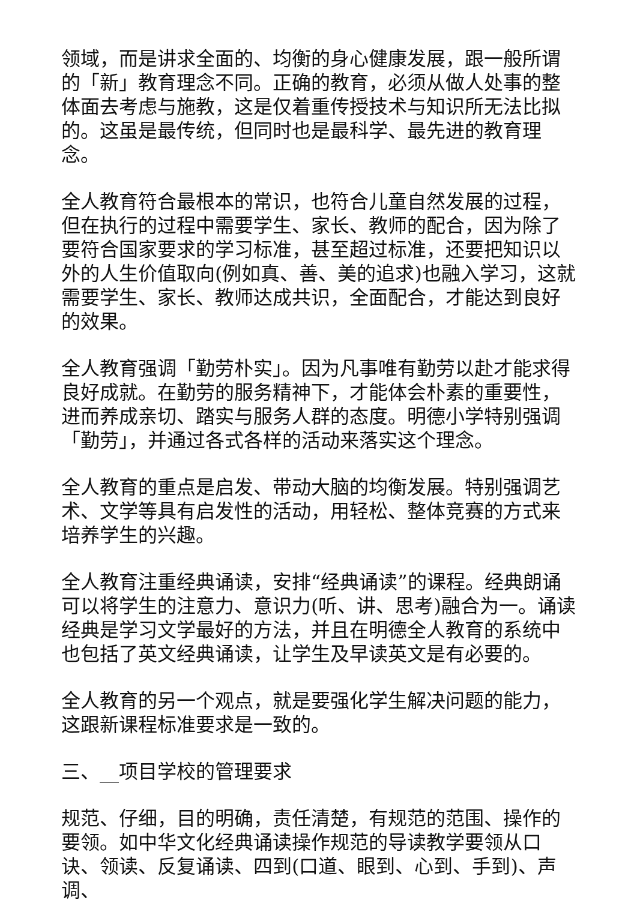领域，而是讲求全面的、均衡的身心健康发展，跟一般所谓的「新」教育理念不同。正确的教育，必须从做人处事的整体面去考虑与施教，这是仅着重传授技术与知识所无法比拟的。这虽是最传统，但同时也是最科学、最先进的教育理念。
全人教育符合最根本的常识，也符合儿童自然发展的过程，但在执行的过程中需要学生、家长、教师的配合，因为除了要符合国家要求的学习标准，甚至超过标准，还要把知识以外的人生价值取向(例如真、善、美的追求)也融入学习，这就需要学生、家长、教师达成共识，全面配合，才能达到良好的效果。
全人教育强调「勤劳朴实」。因为凡事唯有勤劳以赴才能求得良好成就。在勤劳的服务精神下，才能体会朴素的重要性，进而养成亲切、踏实与服务人群的态度。明德小学特别强调「勤劳」，并通过各式各样的活动来落实这个理念。
全人教育的重点是启发、带动大脑的均衡发展。特别强调艺术、文学等具有启发性的活动，用轻松、整体竞赛的方式来培养学生的兴趣。
全人教育注重经典诵读，安排“经典诵读”的课程。经典朗诵可以将学生的注意力、意识力(听、讲、思考)融合为一。诵读经典是学习文学最好的方法，并且在明德全人教育的系统中也包括了英文经典诵读，让学生及早读英文是有必要的。
全人教育的另一个观点，就是要强化学生解决问题的能力，这跟新课程标准要求是一致的。
三、__项目学校的管理要求
规范、仔细，目的明确，责任清楚，有规范的范围、操作的要领。如中华文化经典诵读操作规范的导读教学要领从口诀、领读、反复诵读、四到(口道、眼到、心到、手到)、声调、